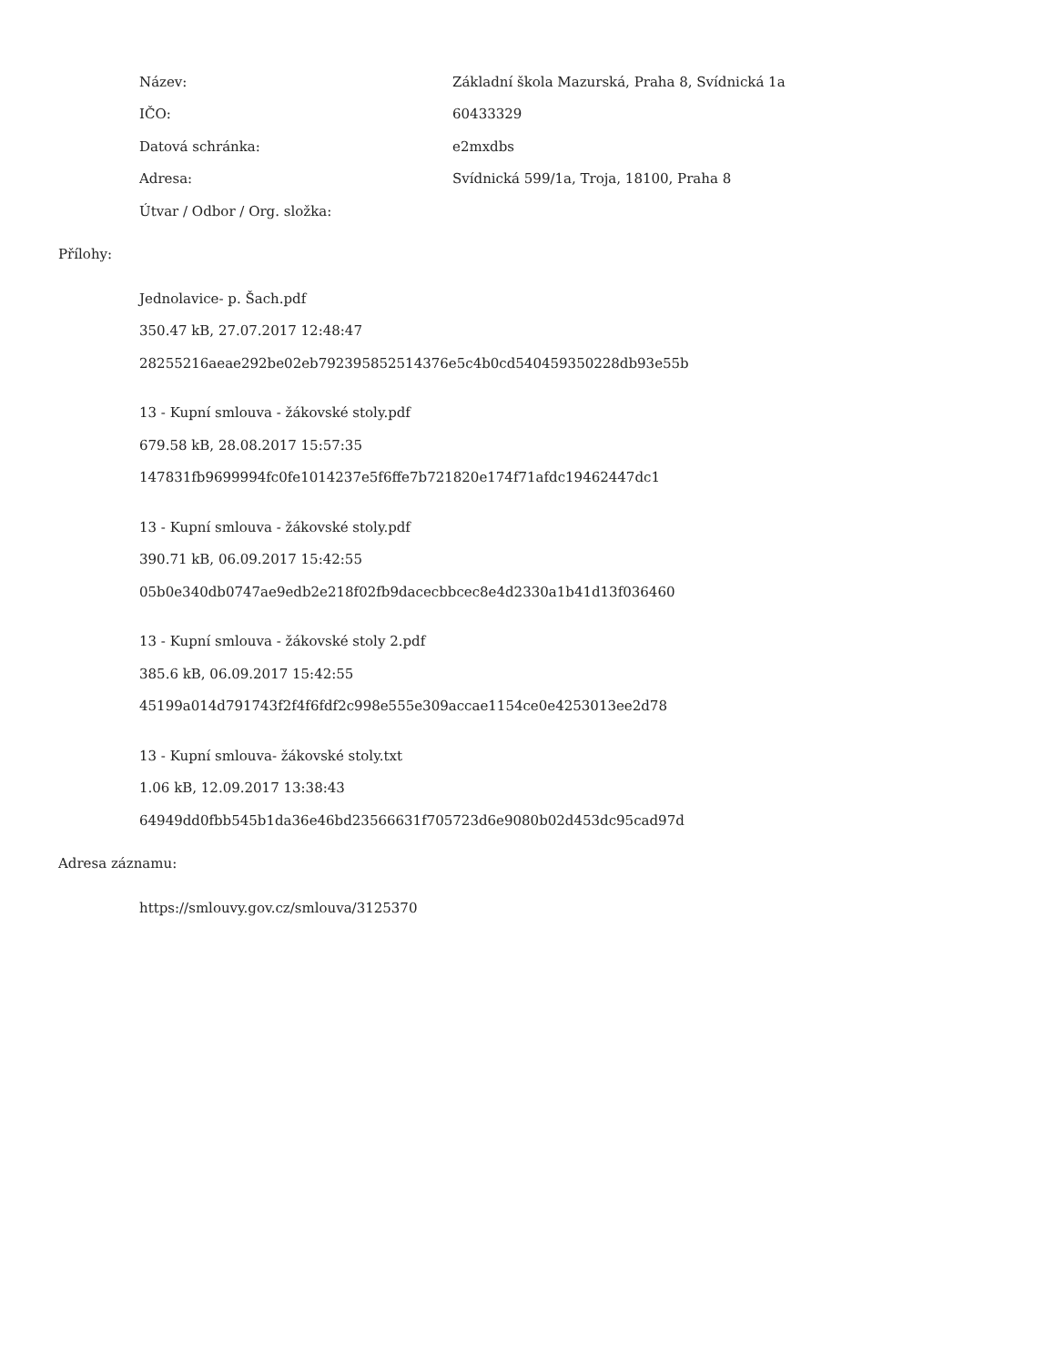Název:
Základní škola Mazurská, Praha 8, Svídnická 1a
IČO: 60433329
Datová schránka: e2mxdbs
Adresa:
Svídnická 599/1a, Troja, 18100, Praha 8
Útvar / Odbor / Org. složka:
Přílohy:
Jednolavice- p. Šach.pdf
350.47 kB, 27.07.2017 12:48:47
28255216aeae292be02eb792395852514376e5c4b0cd540459350228db93e55b
13 - Kupní smlouva - žákovské stoly.pdf
679.58 kB, 28.08.2017 15:57:35
147831fb9699994fc0fe1014237e5f6ffe7b721820e174f71afdc19462447dc1
13 - Kupní smlouva - žákovské stoly.pdf
390.71 kB, 06.09.2017 15:42:55
05b0e340db0747ae9edb2e218f02fb9dacecbbcec8e4d2330a1b41d13f036460
13 - Kupní smlouva - žákovské stoly 2.pdf
385.6 kB, 06.09.2017 15:42:55
45199a014d791743f2f4f6fdf2c998e555e309accae1154ce0e4253013ee2d78
13 - Kupní smlouva- žákovské stoly.txt
1.06 kB, 12.09.2017 13:38:43
64949dd0fbb545b1da36e46bd23566631f705723d6e9080b02d453dc95cad97d
Adresa záznamu:
https://smlouvy.gov.cz/smlouva/3125370